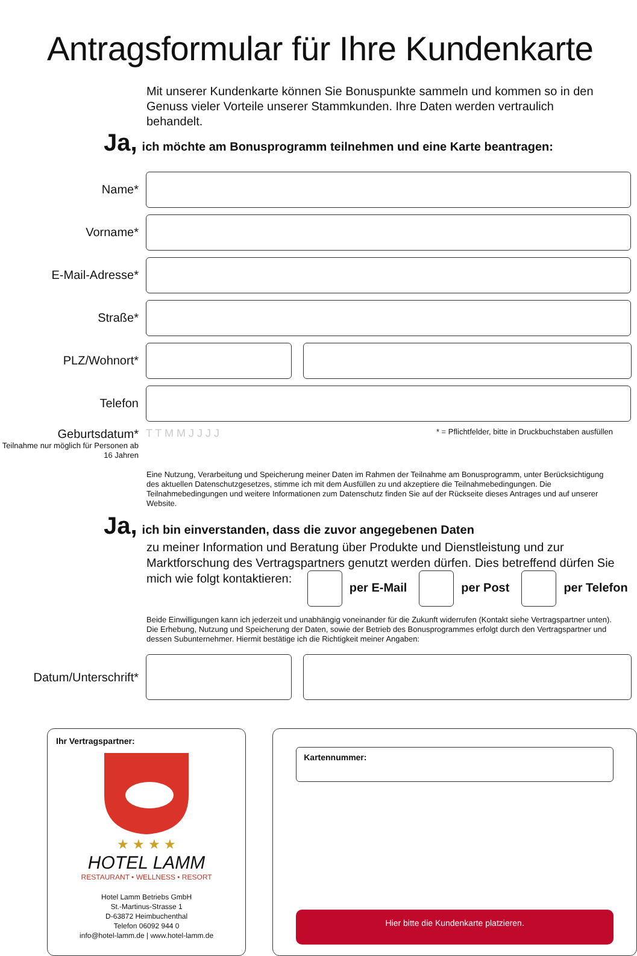Antragsformular für Ihre Kundenkarte
Mit unserer Kundenkarte können Sie Bonuspunkte sammeln und kommen so in den Genuss vieler Vorteile unserer Stammkunden. Ihre Daten werden vertraulich behandelt.
Ja, ich möchte am Bonusprogramm teilnehmen und eine Karte beantragen:
Name*
Vorname*
E-Mail-Adresse*
Straße*
PLZ/Wohnort*
Telefon
Geburtsdatum*
Teilnahme nur möglich für Personen ab 16 Jahren
T T M M J J J J
* = Pflichtfelder, bitte in Druckbuchstaben ausfüllen
Eine Nutzung, Verarbeitung und Speicherung meiner Daten im Rahmen der Teilnahme am Bonusprogramm, unter Berücksichtigung des aktuellen Datenschutzgesetzes, stimme ich mit dem Ausfüllen zu und akzeptiere die Teilnahmebedingungen. Die Teilnahmebedingungen und weitere Informationen zum Datenschutz finden Sie auf der Rückseite dieses Antrages und auf unserer Website.
Ja, ich bin einverstanden, dass die zuvor angegebenen Daten
zu meiner Information und Beratung über Produkte und Dienstleistung und zur Marktforschung des Vertragspartners genutzt werden dürfen. Dies betreffend dürfen Sie mich wie folgt kontaktieren: per E-Mail per Post per Telefon
Beide Einwilligungen kann ich jederzeit und unabhängig voneinander für die Zukunft widerrufen (Kontakt siehe Vertragspartner unten). Die Erhebung, Nutzung und Speicherung der Daten, sowie der Betrieb des Bonusprogrammes erfolgt durch den Vertragspartner und dessen Subunternehmer. Hiermit bestätige ich die Richtigkeit meiner Angaben:
Datum/Unterschrift*
Ihr Vertragspartner:
★ ★ ★ ★
HOTEL LAMM
RESTAURANT • WELLNESS • RESORT
Hotel Lamm Betriebs GmbH
St.-Martinus-Strasse 1
D-63872 Heimbuchenthal
Telefon 06092 944 0
info@hotel-lamm.de | www.hotel-lamm.de
Kartennummer:
Hier bitte die Kundenkarte platzieren.